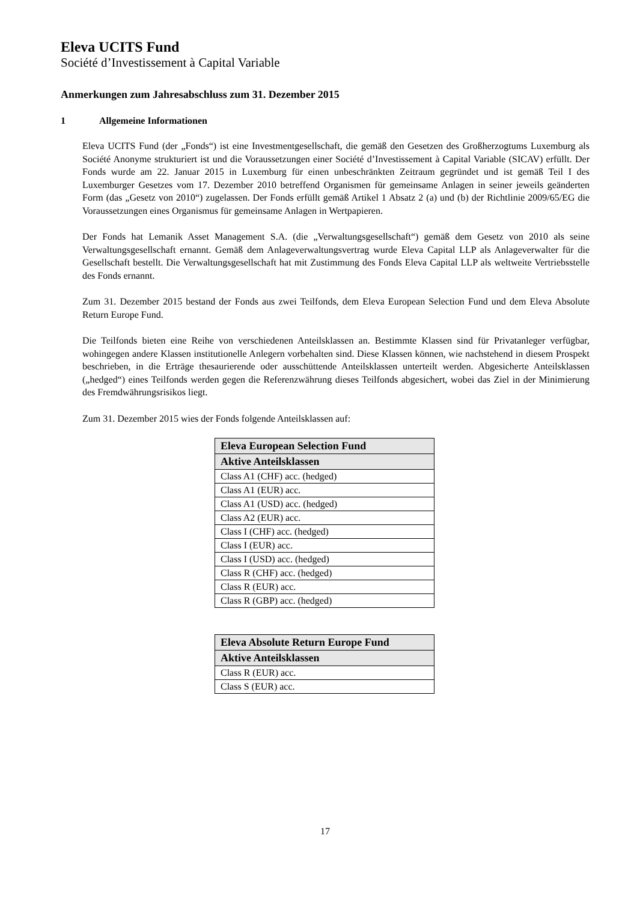Eleva UCITS Fund
Société d’Investissement à Capital Variable
Anmerkungen zum Jahresabschluss zum 31. Dezember 2015
1 Allgemeine Informationen
Eleva UCITS Fund (der „Fonds“) ist eine Investmentgesellschaft, die gemäß den Gesetzen des Großherzogtums Luxemburg als Société Anonyme strukturiert ist und die Voraussetzungen einer Société d’Investissement à Capital Variable (SICAV) erfüllt. Der Fonds wurde am 22. Januar 2015 in Luxemburg für einen unbeschränkten Zeitraum gegründet und ist gemäß Teil I des Luxemburger Gesetzes vom 17. Dezember 2010 betreffend Organismen für gemeinsame Anlagen in seiner jeweils geänderten Form (das „Gesetz von 2010“) zugelassen. Der Fonds erfüllt gemäß Artikel 1 Absatz 2 (a) und (b) der Richtlinie 2009/65/EG die Voraussetzungen eines Organismus für gemeinsame Anlagen in Wertpapieren.
Der Fonds hat Lemanik Asset Management S.A. (die „Verwaltungsgesellschaft“) gemäß dem Gesetz von 2010 als seine Verwaltungsgesellschaft ernannt. Gemäß dem Anlageverwaltungsvertrag wurde Eleva Capital LLP als Anlageverwalter für die Gesellschaft bestellt. Die Verwaltungsgesellschaft hat mit Zustimmung des Fonds Eleva Capital LLP als weltweite Vertriebsstelle des Fonds ernannt.
Zum 31. Dezember 2015 bestand der Fonds aus zwei Teilfonds, dem Eleva European Selection Fund und dem Eleva Absolute Return Europe Fund.
Die Teilfonds bieten eine Reihe von verschiedenen Anteilsklassen an. Bestimmte Klassen sind für Privatanleger verfügbar, wohingegen andere Klassen institutionelle Anlegern vorbehalten sind. Diese Klassen können, wie nachstehend in diesem Prospekt beschrieben, in die Erträge thesaurierende oder ausschüttende Anteilsklassen unterteilt werden. Abgesicherte Anteilsklassen („hedged“) eines Teilfonds werden gegen die Referenzwährung dieses Teilfonds abgesichert, wobei das Ziel in der Minimierung des Fremdwährungsrisikos liegt.
Zum 31. Dezember 2015 wies der Fonds folgende Anteilsklassen auf:
| Eleva European Selection Fund |
| --- |
| Aktive Anteilsklassen |
| Class A1 (CHF) acc. (hedged) |
| Class A1 (EUR) acc. |
| Class A1 (USD) acc. (hedged) |
| Class A2 (EUR) acc. |
| Class I (CHF) acc. (hedged) |
| Class I (EUR) acc. |
| Class I (USD) acc. (hedged) |
| Class R (CHF) acc. (hedged) |
| Class R (EUR) acc. |
| Class R (GBP) acc. (hedged) |
| Eleva Absolute Return Europe Fund |
| --- |
| Aktive Anteilsklassen |
| Class R (EUR) acc. |
| Class S (EUR) acc. |
17